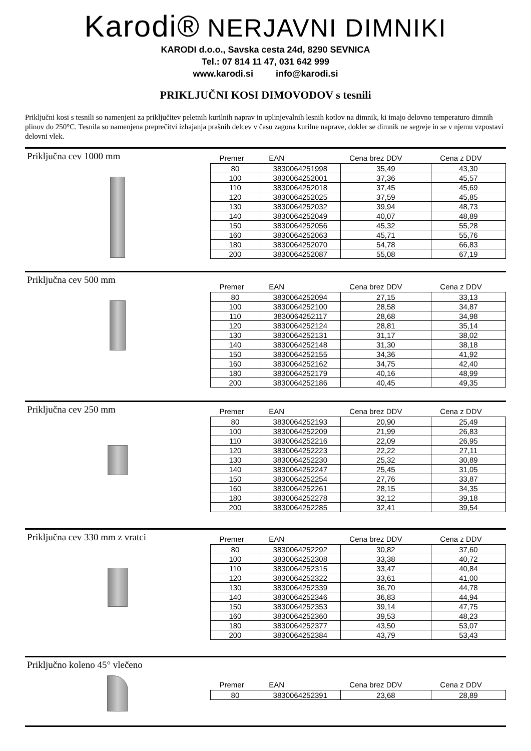Karodi® NERJAVNI DIMNIKI
KARODI d.o.o., Savska cesta 24d, 8290 SEVNICA
Tel.: 07 814 11 47, 031 642 999
www.karodi.si info@karodi.si
PRIKLJUČNI KOSI DIMOVODOV s tesnili
Priključni kosi s tesnili so namenjeni za priključitev peletnih kurilnih naprav in uplinjevalnih lesnih kotlov na dimnik, ki imajo delovno temperaturo dimnih plinov do 250°C. Tesnila so namenjena preprečitvi izhajanja prašnih delcev v času zagona kurilne naprave, dokler se dimnik ne segreje in se v njemu vzpostavi delovni vlek.
Priključna cev 1000 mm
| Premer | EAN | Cena brez DDV | Cena z DDV |
| --- | --- | --- | --- |
| 80 | 3830064251998 | 35,49 | 43,30 |
| 100 | 3830064252001 | 37,36 | 45,57 |
| 110 | 3830064252018 | 37,45 | 45,69 |
| 120 | 3830064252025 | 37,59 | 45,85 |
| 130 | 3830064252032 | 39,94 | 48,73 |
| 140 | 3830064252049 | 40,07 | 48,89 |
| 150 | 3830064252056 | 45,32 | 55,28 |
| 160 | 3830064252063 | 45,71 | 55,76 |
| 180 | 3830064252070 | 54,78 | 66,83 |
| 200 | 3830064252087 | 55,08 | 67,19 |
Priključna cev 500 mm
| Premer | EAN | Cena brez DDV | Cena z DDV |
| --- | --- | --- | --- |
| 80 | 3830064252094 | 27,15 | 33,13 |
| 100 | 3830064252100 | 28,58 | 34,87 |
| 110 | 3830064252117 | 28,68 | 34,98 |
| 120 | 3830064252124 | 28,81 | 35,14 |
| 130 | 3830064252131 | 31,17 | 38,02 |
| 140 | 3830064252148 | 31,30 | 38,18 |
| 150 | 3830064252155 | 34,36 | 41,92 |
| 160 | 3830064252162 | 34,75 | 42,40 |
| 180 | 3830064252179 | 40,16 | 48,99 |
| 200 | 3830064252186 | 40,45 | 49,35 |
Priključna cev 250 mm
| Premer | EAN | Cena brez DDV | Cena z DDV |
| --- | --- | --- | --- |
| 80 | 3830064252193 | 20,90 | 25,49 |
| 100 | 3830064252209 | 21,99 | 26,83 |
| 110 | 3830064252216 | 22,09 | 26,95 |
| 120 | 3830064252223 | 22,22 | 27,11 |
| 130 | 3830064252230 | 25,32 | 30,89 |
| 140 | 3830064252247 | 25,45 | 31,05 |
| 150 | 3830064252254 | 27,76 | 33,87 |
| 160 | 3830064252261 | 28,15 | 34,35 |
| 180 | 3830064252278 | 32,12 | 39,18 |
| 200 | 3830064252285 | 32,41 | 39,54 |
Priključna cev 330 mm z vratci
| Premer | EAN | Cena brez DDV | Cena z DDV |
| --- | --- | --- | --- |
| 80 | 3830064252292 | 30,82 | 37,60 |
| 100 | 3830064252308 | 33,38 | 40,72 |
| 110 | 3830064252315 | 33,47 | 40,84 |
| 120 | 3830064252322 | 33,61 | 41,00 |
| 130 | 3830064252339 | 36,70 | 44,78 |
| 140 | 3830064252346 | 36,83 | 44,94 |
| 150 | 3830064252353 | 39,14 | 47,75 |
| 160 | 3830064252360 | 39,53 | 48,23 |
| 180 | 3830064252377 | 43,50 | 53,07 |
| 200 | 3830064252384 | 43,79 | 53,43 |
Priključno koleno 45° vlečeno
| Premer | EAN | Cena brez DDV | Cena z DDV |
| --- | --- | --- | --- |
| 80 | 3830064252391 | 23,68 | 28,89 |